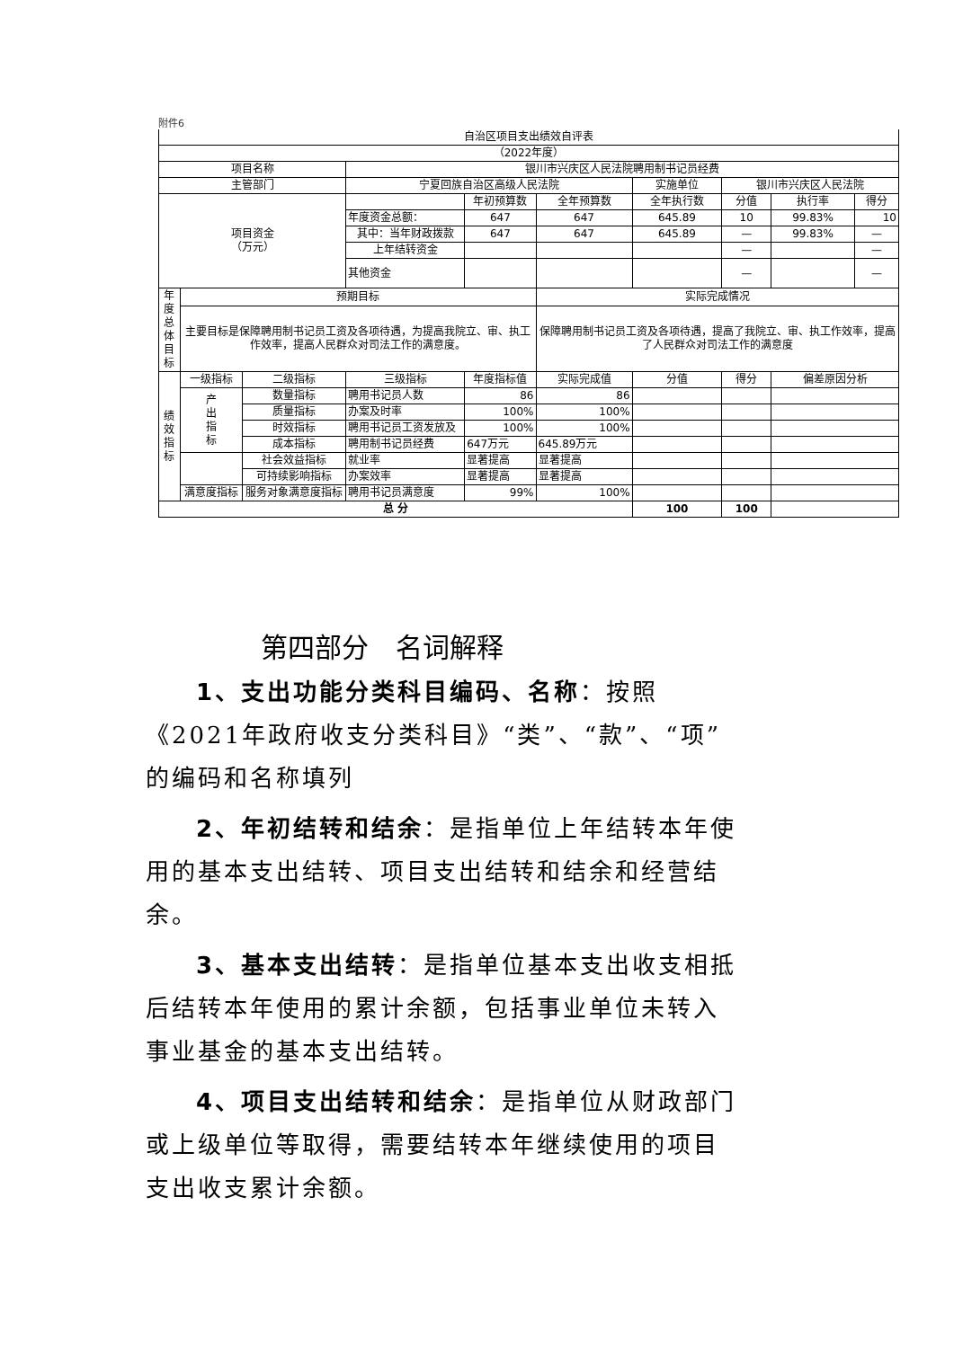附件6
| 自治区项目支出绩效自评表 | | | | | | | | | |
| （2022年度） | | | | | | | | | |
| 项目名称 | | | 银川市兴庆区人民法院聘用制书记员经费 | | | | | | |
| 主管部门 | | | 宁夏回族自治区高级人民法院 | | | 实施单位 | 银川市兴庆区人民法院 | | |
| 项目资金 （万元） | | | | 年初预算数 | 全年预算数 | 全年执行数 | 分值 | 执行率 | 得分 |
| | | | 年度资金总额： | 647 | 647 | 645.89 | 10 | 99.83% | 10 |
| | | | 其中：当年财政拨款 | 647 | 647 | 645.89 | — | 99.83% | — |
| | | | 上年结转资金 | | | | — | | — |
| | | | 其他资金 | | | | — | | — |
| 年度 总体 目标 | 预期目标 | | | | 实际完成情况 | | | | |
| | 主要目标是保障聘用制书记员工资及各项待遇，为提高我院立、审、执工作效率，提高人民群众对司法工作的满意度。 | | | | 保障聘用制书记员工资及各项待遇，提高了我院立、审、执工作效率，提高了人民群众对司法工作的满意度 | | | | |
| 绩 效 指 标 | 一级指标 | 二级指标 | 三级指标 | 年度指标值 | 实际完成值 | 分值 | 得分 | 偏差原因分析 | |
| | 产 出 指 标 | 数量指标 | 聘用书记员人数 | 86 | 86 | | | | |
| | | 质量指标 | 办案及时率 | 100% | 100% | | | | |
| | | 时效指标 | 聘用书记员工资发放及 | 100% | 100% | | | | |
| | | 成本指标 | 聘用制书记员经费 | 647万元 | 645.89万元 | | | | |
| | | 社会效益指标 | 就业率 | 显著提高 | 显著提高 | | | | |
| | | 可持续影响指标 | 办案效率 | 显著提高 | 显著提高 | | | | |
| | 满意度指标 | 服务对象满意度指标 | 聘用书记员满意度 | 99% | 100% | | | | |
| 总 分 | | | | | | 100 | 100 | | |
第四部分　名词解释
1、支出功能分类科目编码、名称：按照《2021年政府收支分类科目》“类”、“款”、“项”的编码和名称填列
2、年初结转和结余：是指单位上年结转本年使用的基本支出结转、项目支出结转和结余和经营结余。
3、基本支出结转：是指单位基本支出收支相抵后结转本年使用的累计余额，包括事业单位未转入事业基金的基本支出结转。
4、项目支出结转和结余：是指单位从财政部门或上级单位等取得，需要结转本年继续使用的项目支出收支累计余额。